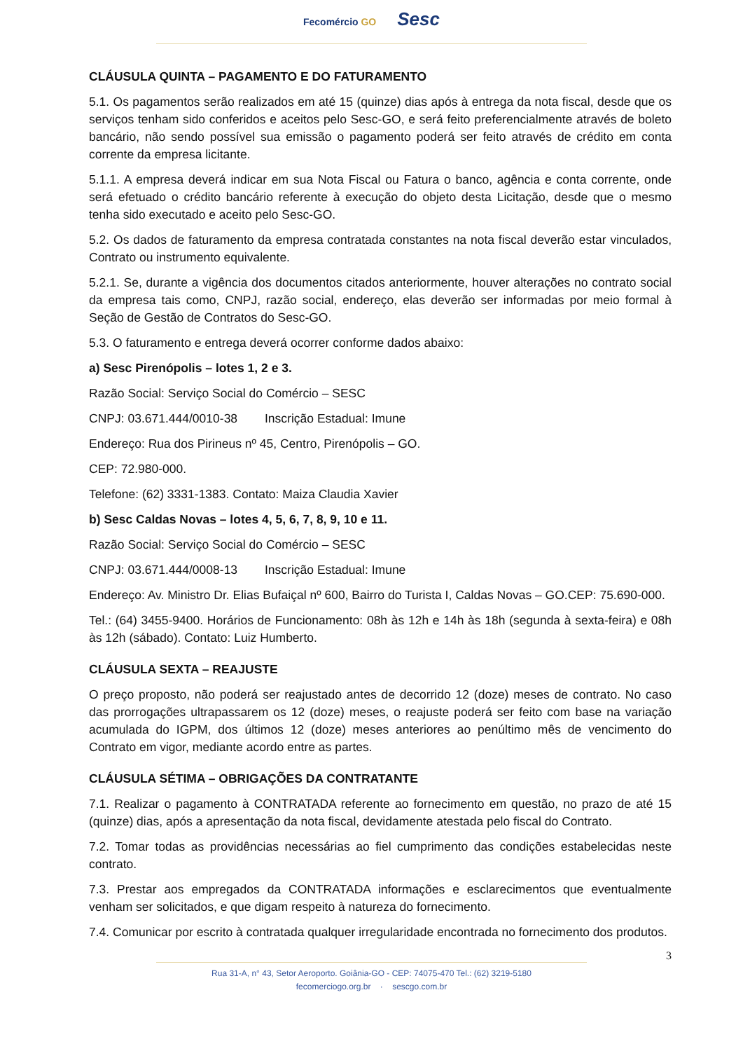Fecomércio GO Sesc
CLÁUSULA QUINTA – PAGAMENTO E DO FATURAMENTO
5.1. Os pagamentos serão realizados em até 15 (quinze) dias após à entrega da nota fiscal, desde que os serviços tenham sido conferidos e aceitos pelo Sesc-GO, e será feito preferencialmente através de boleto bancário, não sendo possível sua emissão o pagamento poderá ser feito através de crédito em conta corrente da empresa licitante.
5.1.1. A empresa deverá indicar em sua Nota Fiscal ou Fatura o banco, agência e conta corrente, onde será efetuado o crédito bancário referente à execução do objeto desta Licitação, desde que o mesmo tenha sido executado e aceito pelo Sesc-GO.
5.2. Os dados de faturamento da empresa contratada constantes na nota fiscal deverão estar vinculados, Contrato ou instrumento equivalente.
5.2.1. Se, durante a vigência dos documentos citados anteriormente, houver alterações no contrato social da empresa tais como, CNPJ, razão social, endereço, elas deverão ser informadas por meio formal à Seção de Gestão de Contratos do Sesc-GO.
5.3. O faturamento e entrega deverá ocorrer conforme dados abaixo:
a) Sesc Pirenópolis – lotes 1, 2 e 3.
Razão Social: Serviço Social do Comércio – SESC
CNPJ: 03.671.444/0010-38 Inscrição Estadual: Imune
Endereço: Rua dos Pirineus nº 45, Centro, Pirenópolis – GO.
CEP: 72.980-000.
Telefone: (62) 3331-1383. Contato: Maiza Claudia Xavier
b) Sesc Caldas Novas – lotes 4, 5, 6, 7, 8, 9, 10 e 11.
Razão Social: Serviço Social do Comércio – SESC
CNPJ: 03.671.444/0008-13 Inscrição Estadual: Imune
Endereço: Av. Ministro Dr. Elias Bufaiçal nº 600, Bairro do Turista I, Caldas Novas – GO.CEP: 75.690-000.
Tel.: (64) 3455-9400. Horários de Funcionamento: 08h às 12h e 14h às 18h (segunda à sexta-feira) e 08h às 12h (sábado). Contato: Luiz Humberto.
CLÁUSULA SEXTA – REAJUSTE
O preço proposto, não poderá ser reajustado antes de decorrido 12 (doze) meses de contrato. No caso das prorrogações ultrapassarem os 12 (doze) meses, o reajuste poderá ser feito com base na variação acumulada do IGPM, dos últimos 12 (doze) meses anteriores ao penúltimo mês de vencimento do Contrato em vigor, mediante acordo entre as partes.
CLÁUSULA SÉTIMA – OBRIGAÇÕES DA CONTRATANTE
7.1. Realizar o pagamento à CONTRATADA referente ao fornecimento em questão, no prazo de até 15 (quinze) dias, após a apresentação da nota fiscal, devidamente atestada pelo fiscal do Contrato.
7.2. Tomar todas as providências necessárias ao fiel cumprimento das condições estabelecidas neste contrato.
7.3. Prestar aos empregados da CONTRATADA informações e esclarecimentos que eventualmente venham ser solicitados, e que digam respeito à natureza do fornecimento.
7.4. Comunicar por escrito à contratada qualquer irregularidade encontrada no fornecimento dos produtos.
3
Rua 31-A, n° 43, Setor Aeroporto. Goiânia-GO - CEP: 74075-470 Tel.: (62) 3219-5180
fecomerciogo.org.br · sescgo.com.br